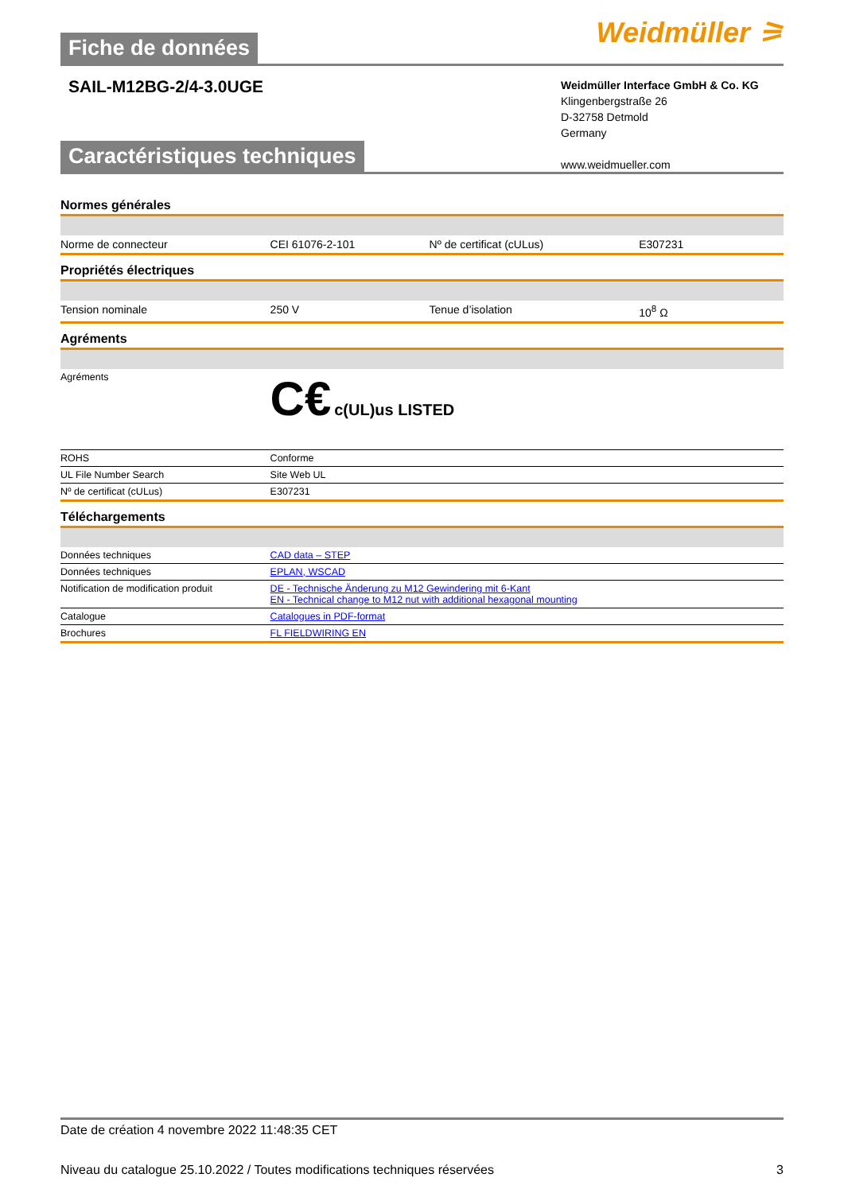Fiche de données
Weidmüller ⚞
SAIL-M12BG-2/4-3.0UGE
Weidmüller Interface GmbH & Co. KG
Klingenbergstraße 26
D-32758 Detmold
Germany
www.weidmueller.com
Caractéristiques techniques
Normes générales
| Norme de connecteur | CEI 61076-2-101 | Nº de certificat (cULus) | E307231 |
Propriétés électriques
| Tension nominale | 250 V | Tenue d’isolation | 10<sup>8</sup> Ω |
Agréments
| Agréments | C€ c(UL)us LISTED |
| ROHS | Conforme |
| UL File Number Search | Site Web UL |
| Nº de certificat (cULus) | E307231 |
Téléchargements
| Données techniques | CAD data – STEP |
| Données techniques | EPLAN, WSCAD |
| Notification de modification produit | DE - Technische Änderung zu M12 Gewindering mit 6-Kant EN - Technical change to M12 nut with additional hexagonal mounting |
| Catalogue | Catalogues in PDF-format |
| Brochures | FL FIELDWIRING EN |
Date de création 4 novembre 2022 11:48:35 CET
Niveau du catalogue 25.10.2022 / Toutes modifications techniques réservées 3